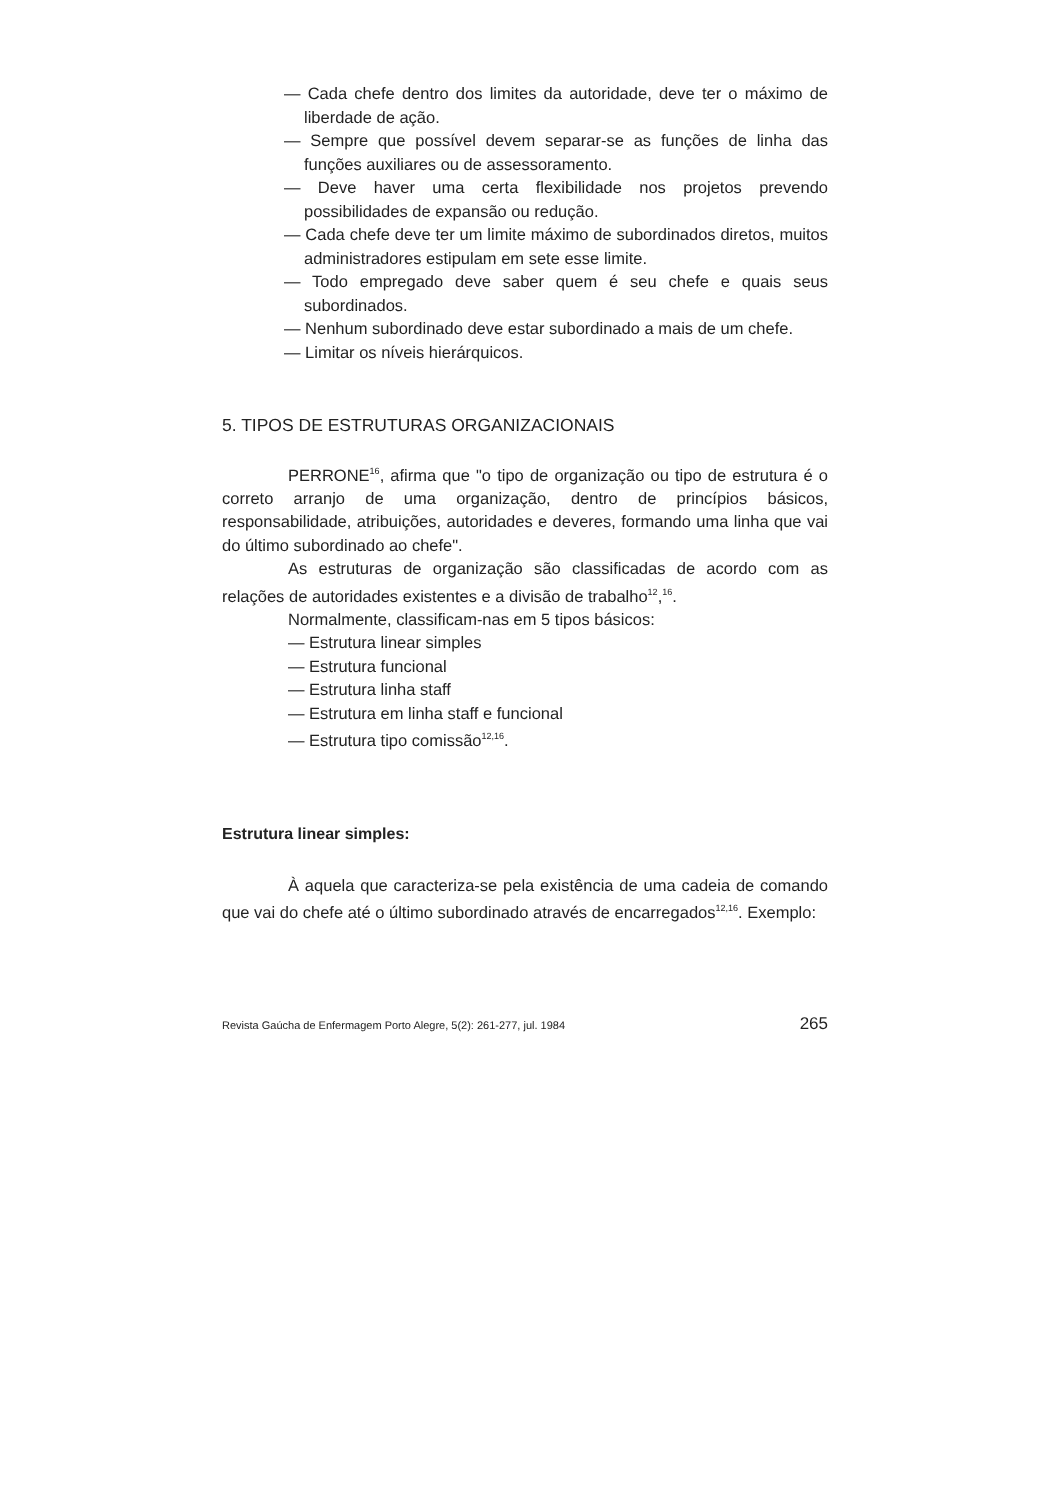— Cada chefe dentro dos limites da autoridade, deve ter o máximo de liberdade de ação.
— Sempre que possível devem separar-se as funções de linha das funções auxiliares ou de assessoramento.
— Deve haver uma certa flexibilidade nos projetos prevendo possibilidades de expansão ou redução.
— Cada chefe deve ter um limite máximo de subordinados diretos, muitos administradores estipulam em sete esse limite.
— Todo empregado deve saber quem é seu chefe e quais seus subordinados.
— Nenhum subordinado deve estar subordinado a mais de um chefe.
— Limitar os níveis hierárquicos.
5. TIPOS DE ESTRUTURAS ORGANIZACIONAIS
PERRONE<sup>16</sup>, afirma que "o tipo de organização ou tipo de estrutura é o correto arranjo de uma organização, dentro de princípios básicos, responsabilidade, atribuições, autoridades e deveres, formando uma linha que vai do último subordinado ao chefe".
As estruturas de organização são classificadas de acordo com as relações de autoridades existentes e a divisão de trabalho<sup>12</sup>,<sup>16</sup>.
Normalmente, classificam-nas em 5 tipos básicos:
— Estrutura linear simples
— Estrutura funcional
— Estrutura linha staff
— Estrutura em linha staff e funcional
— Estrutura tipo comissão<sup>12,16</sup>.
Estrutura linear simples:
À aquela que caracteriza-se pela existência de uma cadeia de comando que vai do chefe até o último subordinado através de encarregados<sup>12,16</sup>. Exemplo:
Revista Gaúcha de Enfermagem Porto Alegre, 5(2): 261-277, jul. 1984 265